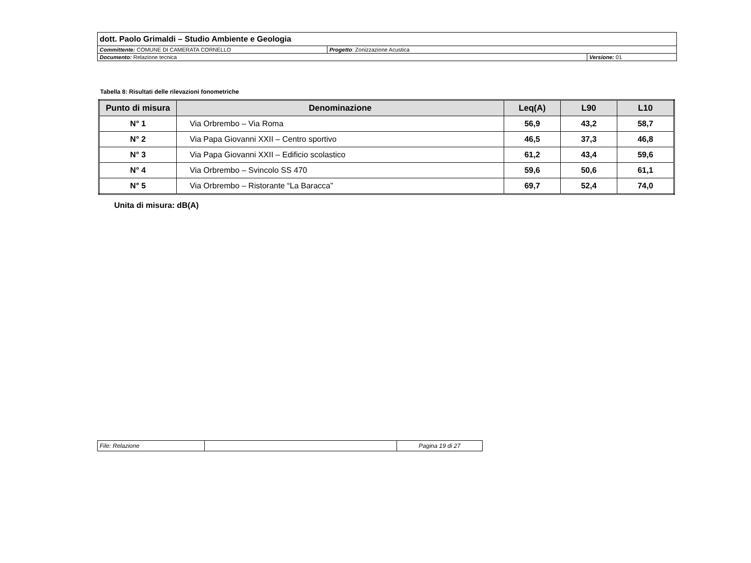| dott. Paolo Grimaldi – Studio Ambiente e Geologia | | |
| Committente: COMUNE DI CAMERATA CORNELLO | Progetto : Zonizzazione Acustica | |
| Documento: Relazione tecnica | | Versione: 01 |
Tabella 8: Risultati delle rilevazioni fonometriche
| Punto di misura | Denominazione | Leq(A) | L90 | L10 |
| --- | --- | --- | --- | --- |
| N° 1 | Via Orbrembo – Via Roma | 56,9 | 43,2 | 58,7 |
| N° 2 | Via Papa Giovanni XXII – Centro sportivo | 46,5 | 37,3 | 46,8 |
| N° 3 | Via Papa Giovanni XXII – Edificio scolastico | 61,2 | 43,4 | 59,6 |
| N° 4 | Via Orbrembo – Svincolo SS 470 | 59,6 | 50,6 | 61,1 |
| N° 5 | Via Orbrembo – Ristorante “La Baracca” | 69,7 | 52,4 | 74,0 |
Unita di misura: dB(A)
| File: Relazione | | Pagina 19 di 27 |